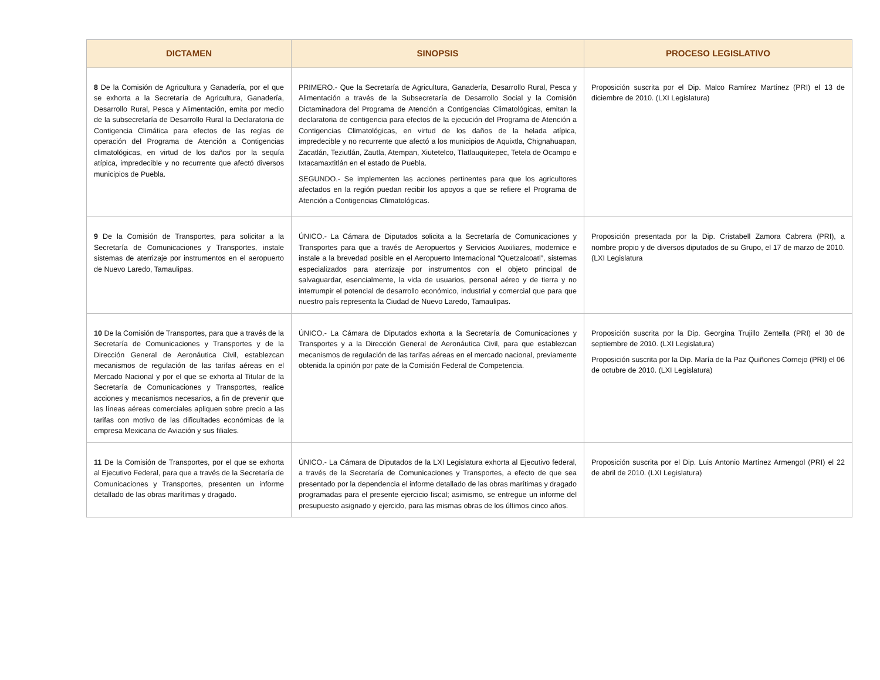| DICTAMEN | SINOPSIS | PROCESO LEGISLATIVO |
| --- | --- | --- |
| 8 De la Comisión de Agricultura y Ganadería, por el que se exhorta a la Secretaría de Agricultura, Ganadería, Desarrollo Rural, Pesca y Alimentación, emita por medio de la subsecretaría de Desarrollo Rural la Declaratoria de Contigencia Climática para efectos de las reglas de operación del Programa de Atención a Contigencias climatológicas, en virtud de los daños por la sequía atípica, impredecible y no recurrente que afectó diversos municipios de Puebla. | PRIMERO.- Que la Secretaría de Agricultura, Ganadería, Desarrollo Rural, Pesca y Alimentación a través de la Subsecretaría de Desarrollo Social y la Comisión Dictaminadora del Programa de Atención a Contigencias Climatológicas, emitan la declaratoria de contigencia para efectos de la ejecución del Programa de Atención a Contigencias Climatológicas, en virtud de los daños de la helada atípica, impredecible y no recurrente que afectó a los municipios de Aquixtla, Chignahuapan, Zacatlán, Teziutlán, Zautla, Atempan, Xiutetelco, Tlatlauquitepec, Tetela de Ocampo e Ixtacamaxtitlán en el estado de Puebla. SEGUNDO.- Se implementen las acciones pertinentes para que los agricultores afectados en la región puedan recibir los apoyos a que se refiere el Programa de Atención a Contigencias Climatológicas. | Proposición suscrita por el Dip. Malco Ramírez Martínez (PRI) el 13 de diciembre de 2010. (LXI Legislatura) |
| 9 De la Comisión de Transportes, para solicitar a la Secretaría de Comunicaciones y Transportes, instale sistemas de aterrizaje por instrumentos en el aeropuerto de Nuevo Laredo, Tamaulipas. | ÚNICO.- La Cámara de Diputados solicita a la Secretaría de Comunicaciones y Transportes para que a través de Aeropuertos y Servicios Auxiliares, modernice e instale a la brevedad posible en el Aeropuerto Internacional “Quetzalcoatl”, sistemas especializados para aterrizaje por instrumentos con el objeto principal de salvaguardar, esencialmente, la vida de usuarios, personal aéreo y de tierra y no interrumpir el potencial de desarrollo económico, industrial y comercial que para que nuestro país representa la Ciudad de Nuevo Laredo, Tamaulipas. | Proposición presentada por la Dip. Cristabell Zamora Cabrera (PRI), a nombre propio y de diversos diputados de su Grupo, el 17 de marzo de 2010. (LXI Legislatura |
| 10 De la Comisión de Transportes, para que a través de la Secretaría de Comunicaciones y Transportes y de la Dirección General de Aeronáutica Civil, establezcan mecanismos de regulación de las tarifas aéreas en el Mercado Nacional y por el que se exhorta al Titular de la Secretaría de Comunicaciones y Transportes, realice acciones y mecanismos necesarios, a fin de prevenir que las líneas aéreas comerciales apliquen sobre precio a las tarifas con motivo de las dificultades económicas de la empresa Mexicana de Aviación y sus filiales. | ÚNICO.- La Cámara de Diputados exhorta a la Secretaría de Comunicaciones y Transportes y a la Dirección General de Aeronáutica Civil, para que establezcan mecanismos de regulación de las tarifas aéreas en el mercado nacional, previamente obtenida la opinión por pate de la Comisión Federal de Competencia. | Proposición suscrita por la Dip. Georgina Trujillo Zentella (PRI) el 30 de septiembre de 2010. (LXI Legislatura) Proposición suscrita por la Dip. María de la Paz Quiñones Cornejo (PRI) el 06 de octubre de 2010. (LXI Legislatura) |
| 11 De la Comisión de Transportes, por el que se exhorta al Ejecutivo Federal, para que a través de la Secretaría de Comunicaciones y Transportes, presenten un informe detallado de las obras marítimas y dragado. | ÚNICO.- La Cámara de Diputados de la LXI Legislatura exhorta al Ejecutivo federal, a través de la Secretaría de Comunicaciones y Transportes, a efecto de que sea presentado por la dependencia el informe detallado de las obras marítimas y dragado programadas para el presente ejercicio fiscal; asimismo, se entregue un informe del presupuesto asignado y ejercido, para las mismas obras de los últimos cinco años. | Proposición suscrita por el Dip. Luis Antonio Martínez Armengol (PRI) el 22 de abril de 2010. (LXI Legislatura) |